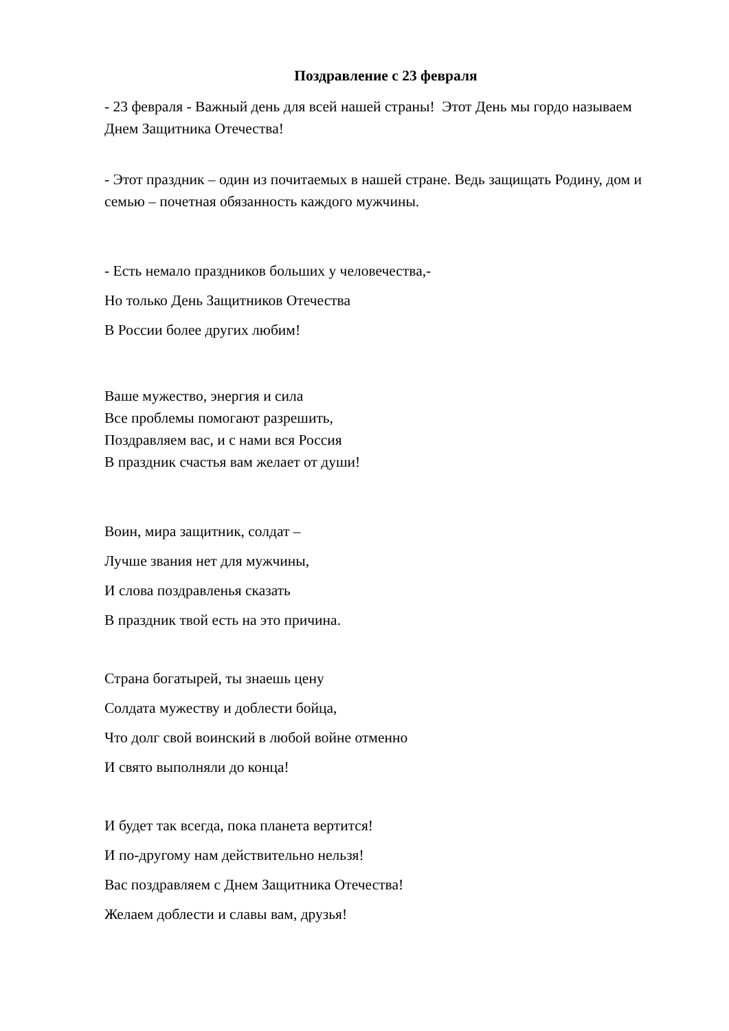Поздравление с 23 февраля
- 23 февраля - Важный день для всей нашей страны! Этот День мы гордо называем Днем Защитника Отечества!
- Этот праздник – один из почитаемых в нашей стране. Ведь защищать Родину, дом и семью – почетная обязанность каждого мужчины.
- Есть немало праздников больших у человечества,-
Но только День Защитников Отечества
В России более других любим!
Ваше мужество, энергия и сила
Все проблемы помогают разрешить,
Поздравляем вас, и с нами вся Россия
В праздник счастья вам желает от души!
Воин, мира защитник, солдат –
Лучше звания нет для мужчины,
И слова поздравленья сказать
В праздник твой есть на это причина.
Страна богатырей, ты знаешь цену
Солдата мужеству и доблести бойца,
Что долг свой воинский в любой войне отменно
И свято выполняли до конца!
И будет так всегда, пока планета вертится!
И по-другому нам действительно нельзя!
Вас поздравляем с Днем Защитника Отечества!
Желаем доблести и славы вам, друзья!